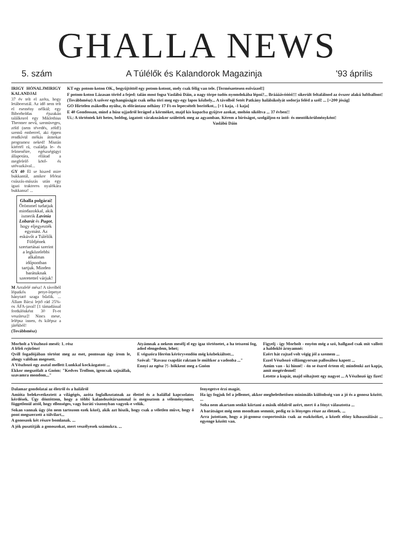GHALLA NEWS
5. szám A Túlélők és Kalandorok Magazinja '93 április
IRIGY HÓNALJMIRIGY KALANDJAI
37 év telt el azóta, hogy letáboroztál. Az idő nem telt el esemény nélkül; egy Biborholdas éjszakán találkozol egy Miklothius Theomer nevű, szemüveges, zöld (nem tévedés, zöld!) szemű emberrel, aki éppen rendkívül mókás átmokat programoz neked! Miután kitértél rá, családja le- és felmenőire, egészségügyi állapotára, ellátad a megfelelő kötő- és utóvazkával...
GY 40 El se hiszed mire bukkantál, amikor félórai csúszás-mászás után egy igazi traktoros nyalókára bukkansz! ...
Ghalla polgárai! Örömmel tudatjuk mindazokkal, akik ismerik Lavinia Lobarát és Pugot, hogy eljegyezték egymást. Az esküvőt a Túlélők Földjének szertartásai szerint a legközelebbi alkalmas időpontban tartjuk. Minden barátuknak szeretettel várjuk!
M Arrafelé mész! A távolból lópatkós petye-lepetye hánytató szaga bűzlik. ... Állam Bácsi lejtő rád 25%-os ÁFA-javal! [1 támadással fordulónként 30 Ft-ot veszítesz]! Nincs mese, lelépsz innen, és kilépsz a játékból!
(Továbbmész)
KT egy potom-koton OK., begyűjtöttél egy potom-kotont, mely csak félig van tele. [Természetesen esővízzel!]
F potom-koton Lázasan töröd a fejed: talán most fogsz Vaslábú Dáin, a nagy törpe tudós nyomdokába lépni?... Bráááávóóóó!!! sikerült feltalálnod az óvszer alakú luftballont!
(Továbbmész) A szőver egyhangúságát csak néha töri meg egy-egy lapos kőzhely... A távolból Setét Patkány halálsikolyát sodorja feléd a szél! ... [+200 jóság]
GO Hirtelen zsákodba nyúlsz, és előrántasz néhány 17 Ft-os lepecsételt borítékot... [+1 kaja, -1 kaja]
E 40 Gondossan, mind a húsz ujjadról lerágod a körmöket, majd kis kupacba gyűjtve azokat, mohón siköltva ... 37 évben!!
Ui.: A történtek két hetes, boldog, izgatott várakozáskor születtek meg az agyamban. Kérem a bíróságot, szolgáljon ez intő- és mentőkörülményként!
Vaslábú Dáin
Morholt a Vészhozó meséi: 1. rész
A lélek rejtelmei
Qvill fogadójában történt meg az eset, pontosan úgy írom le, ahogy valóban megesett.
A Vészhozó egy asztal mellett Lunkkal kockázgatott ...
Ekkor megszólalt a Gnóm: "Kedves Trollom, igencsak sajnállak, szavamra mondom..."
Atyámnak a nekem mesélj el egy igaz történetet, a ha tetszeni fog, adod elengedem, lehet;
E végszóra Herém kéröryvendön még közbekiáltott...
Szóval: "Ravasz csapdát raktam le múltkor a vadonba ..."
Ennyi az egész ?!- hőkkent meg a Gnóm
Figyelj - így Morholt - enyém még a szó, hallgasd csak mit vallott a haldokló árnyamnó:
Ezért hát rajtad volt végig jól a szemem ...
Ezzel Vészhozó villámgyorsan pallosához kapott ...
Amim van - ki hinné! - én se észrel értem el; mindenki azt kapja, amit megérdemel!
Letette a kupát, majd sóhajtott egy nagyot ... A Vészhozó így fizet!
Dalamar gondolatai az életről és a halálról
Amióta belekevetkeztett a világégés, azóta foglalkoztatnak az élettel és a halállal kapcsolatos kérdések. Úgy döntöttem, hogy a többi kalandozótársammal is megosztom a véleményemet, függetlenül attól, hogy ellenséges, vagy baráti viszonyban vagyok-e velük.
Sokan vannak úgy (én nem tartozom ezek közé), akik azt hiszik, hogy csak a véletlen műve, hogy ő pont megszerzett a túlvilart...
A gonoszok két részre bomlanak. ...
A jók pusztítják a gonoszokat, mert veszélyesek számukra. ...
fenyegetve érzi magát.
Ha így fogjuk fel a jellemet, akkor meghelethetősen minimális különbség van a jó és a gonosz között. ...
Soha nem akartam senkit kiirtani a másik oldalról azért, mert ő a fényt választotta ...
A barátságot még nem mondtam semmit, pedig ez is lényeges része az életnek. ...
Arra jutottam, hogy a jó-gonosz csoportosítás csak az eszközöket, a közelt előny kihasználását ... egyenge között van.